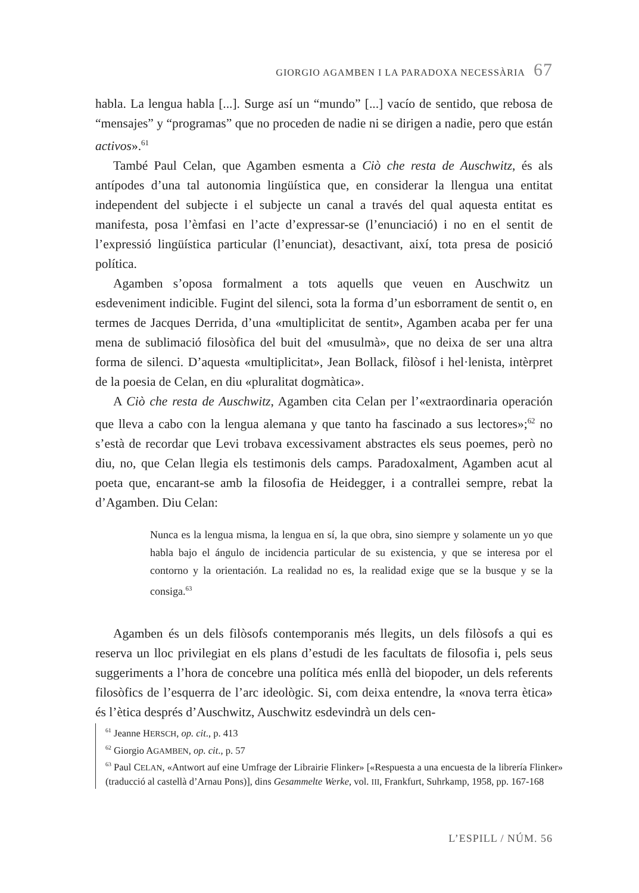GIORGIO AGAMBEN I LA PARADOXA NECESSÀRIA 67
habla. La lengua habla [...]. Surge así un “mundo” [...] vacío de sentido, que rebosa de “mensajes” y “programas” que no proceden de nadie ni se dirigen a nadie, pero que están activos».<sup>61</sup>
També Paul Celan, que Agamben esmenta a Ciò che resta de Auschwitz, és als antípodes d’una tal autonomia lingüística que, en considerar la llengua una entitat independent del subjecte i el subjecte un canal a través del qual aquesta entitat es manifesta, posa l’èmfasi en l’acte d’expressar-se (l’enunciació) i no en el sentit de l’expressió lingüística particular (l’enunciat), desactivant, així, tota presa de posició política.
Agamben s’oposa formalment a tots aquells que veuen en Auschwitz un esdeveniment indicible. Fugint del silenci, sota la forma d’un esborrament de sentit o, en termes de Jacques Derrida, d’una «multiplicitat de sentit», Agamben acaba per fer una mena de sublimació filosòfica del buit del «musulmà», que no deixa de ser una altra forma de silenci. D’aquesta «multiplicitat», Jean Bollack, filòsof i hel·lenista, intèrpret de la poesia de Celan, en diu «pluralitat dogmàtica».
A Ciò che resta de Auschwitz, Agamben cita Celan per l’«extraordinaria operación que lleva a cabo con la lengua alemana y que tanto ha fascinado a sus lectores»;<sup>62</sup> no s’està de recordar que Levi trobava excessivament abstractes els seus poemes, però no diu, no, que Celan llegia els testimonis dels camps. Paradoxalment, Agamben acut al poeta que, encarant-se amb la filosofia de Heidegger, i a contrallei sempre, rebat la d’Agamben. Diu Celan:
Nunca es la lengua misma, la lengua en sí, la que obra, sino siempre y solamente un yo que habla bajo el ángulo de incidencia particular de su existencia, y que se interesa por el contorno y la orientación. La realidad no es, la realidad exige que se la busque y se la consiga.<sup>63</sup>
Agamben és un dels filòsofs contemporanis més llegits, un dels filòsofs a qui es reserva un lloc privilegiat en els plans d’estudi de les facultats de filosofia i, pels seus suggeriments a l’hora de concebre una política més enllà del biopoder, un dels referents filosòfics de l’esquerra de l’arc ideològic. Si, com deixa entendre, la «nova terra ètica» és l’ètica després d’Auschwitz, Auschwitz esdevindrà un dels cen-
<sup>61</sup> Jeanne HERSCH, op. cit., p. 413
<sup>62</sup> Giorgio AGAMBEN, op. cit., p. 57
<sup>63</sup> Paul CELAN, «Antwort auf eine Umfrage der Librairie Flinker» [«Respuesta a una encuesta de la librería Flinker» (traducció al castellà d’Arnau Pons)], dins Gesammelte Werke, vol. III, Frankfurt, Suhrkamp, 1958, pp. 167-168
L’ESPILL / NÚM. 56